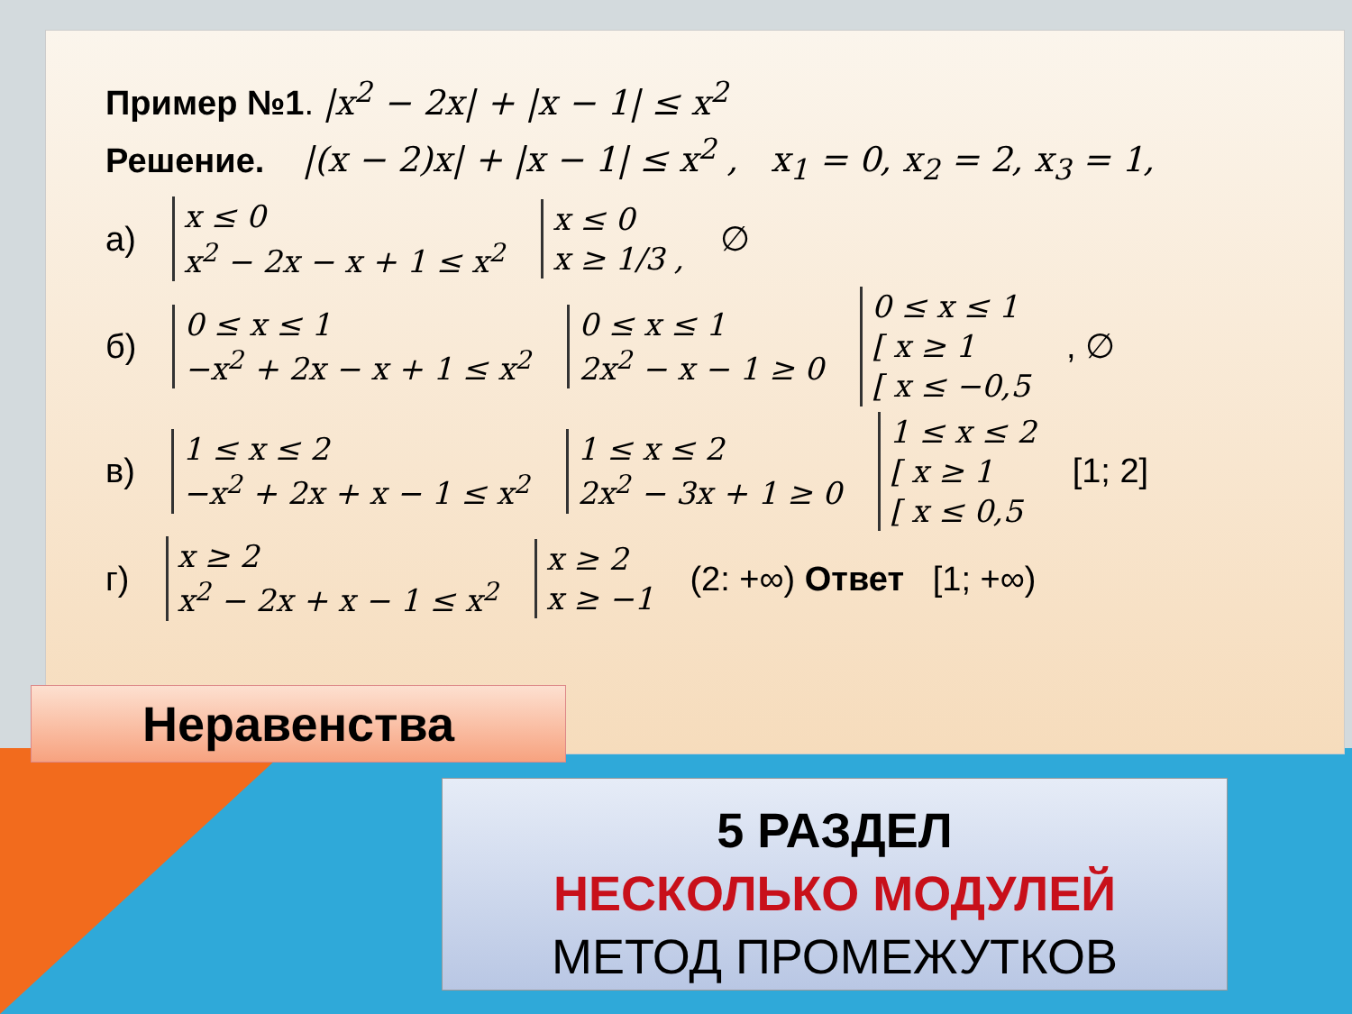Пример №1. |x<sup>2</sup> − 2x| + |x − 1| ≤ x<sup>2</sup>
Решение. |(x − 2)x| + |x − 1| ≤ x<sup>2</sup> , x<sub>1</sub> = 0, x<sub>2</sub> = 2, x<sub>3</sub> = 1,
а) x ≤ 0
x<sup>2</sup> − 2x − x + 1 ≤ x<sup>2</sup> x ≤ 0
x ≥ 1/3 , ∅
б) 0 ≤ x ≤ 1
−x<sup>2</sup> + 2x − x + 1 ≤ x<sup>2</sup> 0 ≤ x ≤ 1
2x<sup>2</sup> − x − 1 ≥ 0 0 ≤ x ≤ 1
[ x ≥ 1
[ x ≤ −0,5 , ∅
в) 1 ≤ x ≤ 2
−x<sup>2</sup> + 2x + x − 1 ≤ x<sup>2</sup> 1 ≤ x ≤ 2
2x<sup>2</sup> − 3x + 1 ≥ 0 1 ≤ x ≤ 2
[ x ≥ 1
[ x ≤ 0,5 [1; 2]
г) x ≥ 2
x<sup>2</sup> − 2x + x − 1 ≤ x<sup>2</sup> x ≥ 2
x ≥ −1 (2: +∞) Ответ [1; +∞)
Неравенства
5 РАЗДЕЛ
НЕСКОЛЬКО МОДУЛЕЙ
МЕТОД ПРОМЕЖУТКОВ